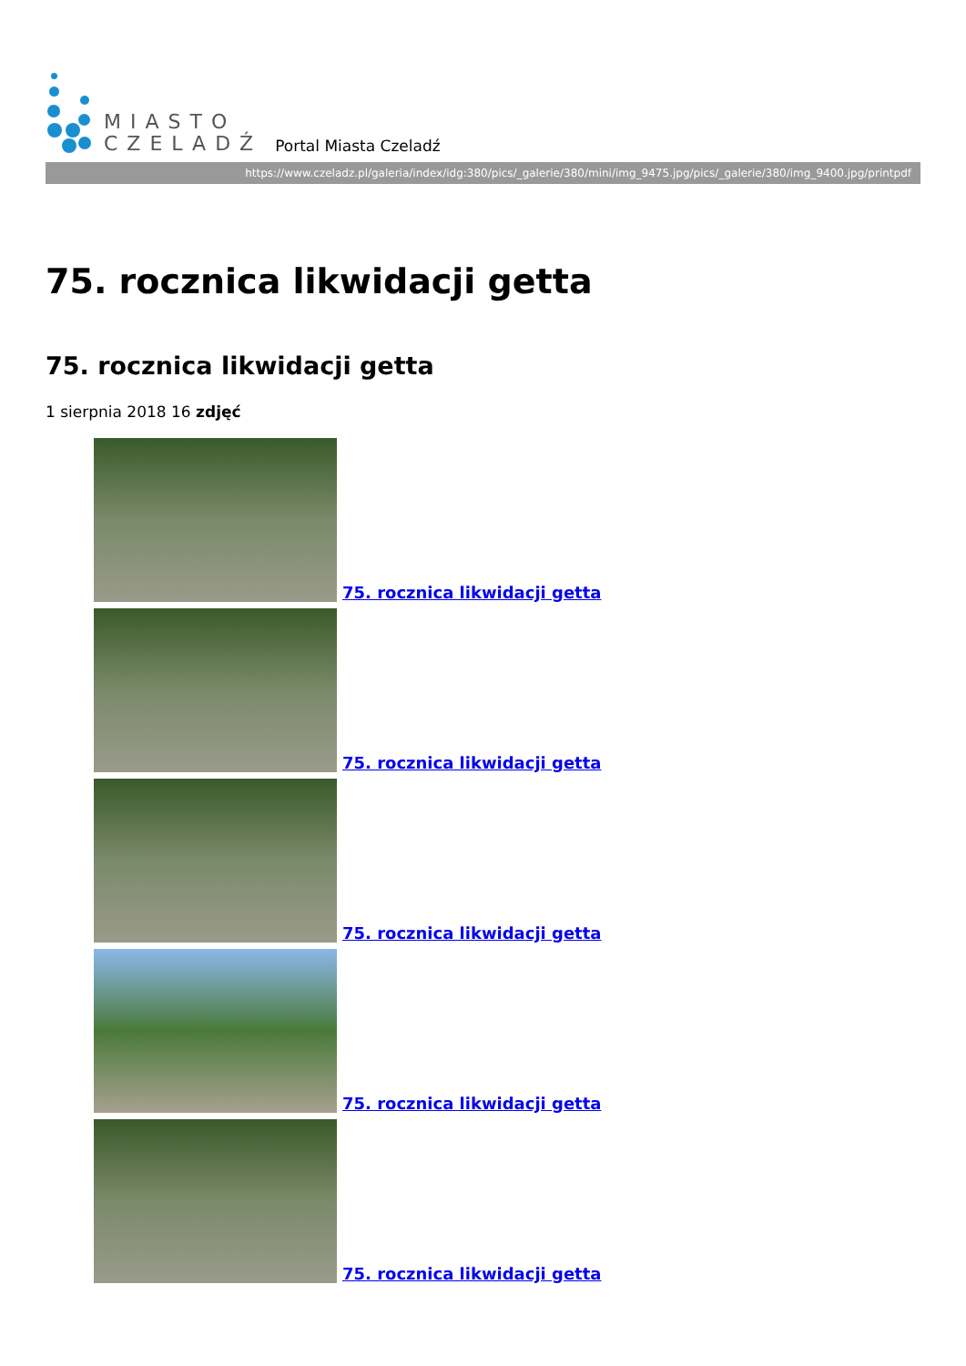MIASTO
CZELADŹ
Portal Miasta Czeladź
https://www.czeladz.pl/galeria/index/idg:380/pics/_galerie/380/mini/img_9475.jpg/pics/_galerie/380/img_9400.jpg/printpdf
75. rocznica likwidacji getta
75. rocznica likwidacji getta
1 sierpnia 2018 16 zdjęć
75. rocznica likwidacji getta
75. rocznica likwidacji getta
75. rocznica likwidacji getta
75. rocznica likwidacji getta
75. rocznica likwidacji getta